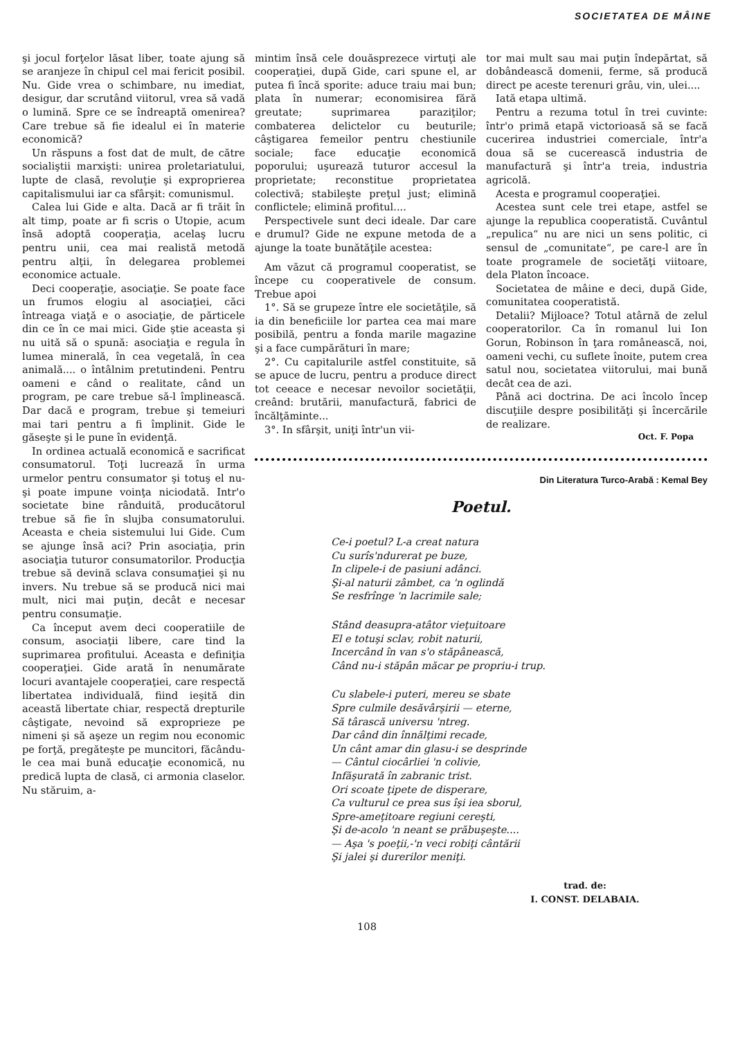SOCIETATEA DE MÂINE
şi jocul forţelor lăsat liber, toate ajung să se aranjeze în chipul cel mai fericit posibil. Nu. Gide vrea o schimbare, nu imediat, desigur, dar scrutând viitorul, vrea să vadă o lumină. Spre ce se îndreaptă omenirea? Care trebue să fie idealul ei în materie economică?
Un răspuns a fost dat de mult, de către socialiştii marxişti: unirea proletariatului, lupte de clasă, revoluţie şi exproprierea capitalismului iar ca sfârşit: comunismul.
Calea lui Gide e alta. Dacă ar fi trăit în alt timp, poate ar fi scris o Utopie, acum însă adoptă cooperaţia, acelaş lucru pentru unii, cea mai realistă metodă pentru alţii, în delegarea problemei economice actuale.
Deci cooperaţie, asociaţie. Se poate face un frumos elogiu al asociaţiei, căci întreaga viaţă e o asociaţie, de părticele din ce în ce mai mici. Gide ştie aceasta şi nu uită să o spună: asociaţia e regula în lumea minerală, în cea vegetală, în cea animală.... o întâlnim pretutindeni. Pentru oameni e când o realitate, când un program, pe care trebue să-l împlinească. Dar dacă e program, trebue şi temeiuri mai tari pentru a fi împlinit. Gide le găseşte şi le pune în evidenţă.
In ordinea actuală economică e sacrificat consumatorul. Toţi lucrează în urma urmelor pentru consumator şi totuş el nu-şi poate impune voinţa niciodată. Intr'o societate bine rânduită, producătorul trebue să fie în slujba consumatorului. Aceasta e cheia sistemului lui Gide. Cum se ajunge însă aci? Prin asociaţia, prin asociaţia tuturor consumatorilor. Producţia trebue să devină sclava consumaţiei şi nu invers. Nu trebue să se producă nici mai mult, nici mai puţin, decât e necesar pentru consumaţie.
Ca început avem deci cooperatiile de consum, asociaţii libere, care tind la suprimarea profitului. Aceasta e definiţia cooperaţiei. Gide arată în nenumărate locuri avantajele cooperaţiei, care respectă libertatea individuală, fiind ieşită din această libertate chiar, respectă drepturile câştigate, nevoind să exproprieze pe nimeni şi să aşeze un regim nou economic pe forţă, pregăteşte pe muncitori, făcându-le cea mai bună educaţie economică, nu predică lupta de clasă, ci armonia claselor. Nu stăruim, a-
mintim însă cele douăsprezece virtuţi ale cooperaţiei, după Gide, cari spune el, ar putea fi încă sporite: aduce traiu mai bun; plata în numerar; economisirea fără greutate; suprimarea paraziţilor; combaterea delictelor cu beuturile; câştigarea femeilor pentru chestiunile sociale; face educaţie economică poporului; uşurează tuturor accesul la proprietate; reconstitue proprietatea colectivă; stabileşte preţul just; elimină conflictele; elimină profitul....
Perspectivele sunt deci ideale. Dar care e drumul? Gide ne expune metoda de a ajunge la toate bunătăţile acestea:
Am văzut că programul cooperatist, se începe cu cooperativele de consum. Trebue apoi
1°. Să se grupeze între ele societăţile, să ia din beneficiile lor partea cea mai mare posibilă, pentru a fonda marile magazine şi a face cumpărături în mare;
2°. Cu capitalurile astfel constituite, să se apuce de lucru, pentru a produce direct tot ceeace e necesar nevoilor societăţii, creând: brutării, manufactură, fabrici de încălţăminte...
3°. In sfârşit, uniţi într'un vii-
tor mai mult sau mai puţin îndepărtat, să dobândească domenii, ferme, să producă direct pe aceste terenuri grâu, vin, ulei....
Iată etapa ultimă.
Pentru a rezuma totul în trei cuvinte: într'o primă etapă victorioasă să se facă cucerirea industriei comerciale, într'a doua să se cucerească industria de manufactură şi într'a treia, industria agricolă.
Acesta e programul cooperaţiei.
Acestea sunt cele trei etape, astfel se ajunge la republica cooperatistă. Cuvântul „repulica“ nu are nici un sens politic, ci sensul de „comunitate“, pe care-l are în toate programele de societăţi viitoare, dela Platon încoace.
Societatea de mâine e deci, după Gide, comunitatea cooperatistă.
Detalii? Mijloace? Totul atârnă de zelul cooperatorilor. Ca în romanul lui Ion Gorun, Robinson în ţara românească, noi, oameni vechi, cu suflete înoite, putem crea satul nou, societatea viitorului, mai bună decât cea de azi.
Până aci doctrina. De aci încolo încep discuţiile despre posibilităţi şi încercările de realizare.
Oct. F. Popa
Din Literatura Turco-Arabă : Kemal Bey
Poetul.
Ce-i poetul? L-a creat natura
Cu surîs'ndurerat pe buze,
In clipele-i de pasiuni adânci.
Şi-al naturii zâmbet, ca 'n oglindă
Se resfrînge 'n lacrimile sale;
Stând deasupra-atâtor vieţuitoare
El e totuşi sclav, robit naturii,
Incercând în van s'o stăpânească,
Când nu-i stăpân măcar pe propriu-i trup.
Cu slabele-i puteri, mereu se sbate
Spre culmile desăvârşirii — eterne,
Să târască universu 'ntreg.
Dar când din înnălţimi recade,
Un cânt amar din glasu-i se desprinde
— Cântul ciocârliei 'n colivie,
Infăşurată în zabranic trist.
Ori scoate ţipete de disperare,
Ca vulturul ce prea sus îşi iea sborul,
Spre-ameţitoare regiuni cereşti,
Şi de-acolo 'n neant se prăbuşeşte....
— Aşa 's poeţii,-'n veci robiţi cântării
Şi jalei şi durerilor meniţi.
trad. de:
I. CONST. DELABAIA.
108